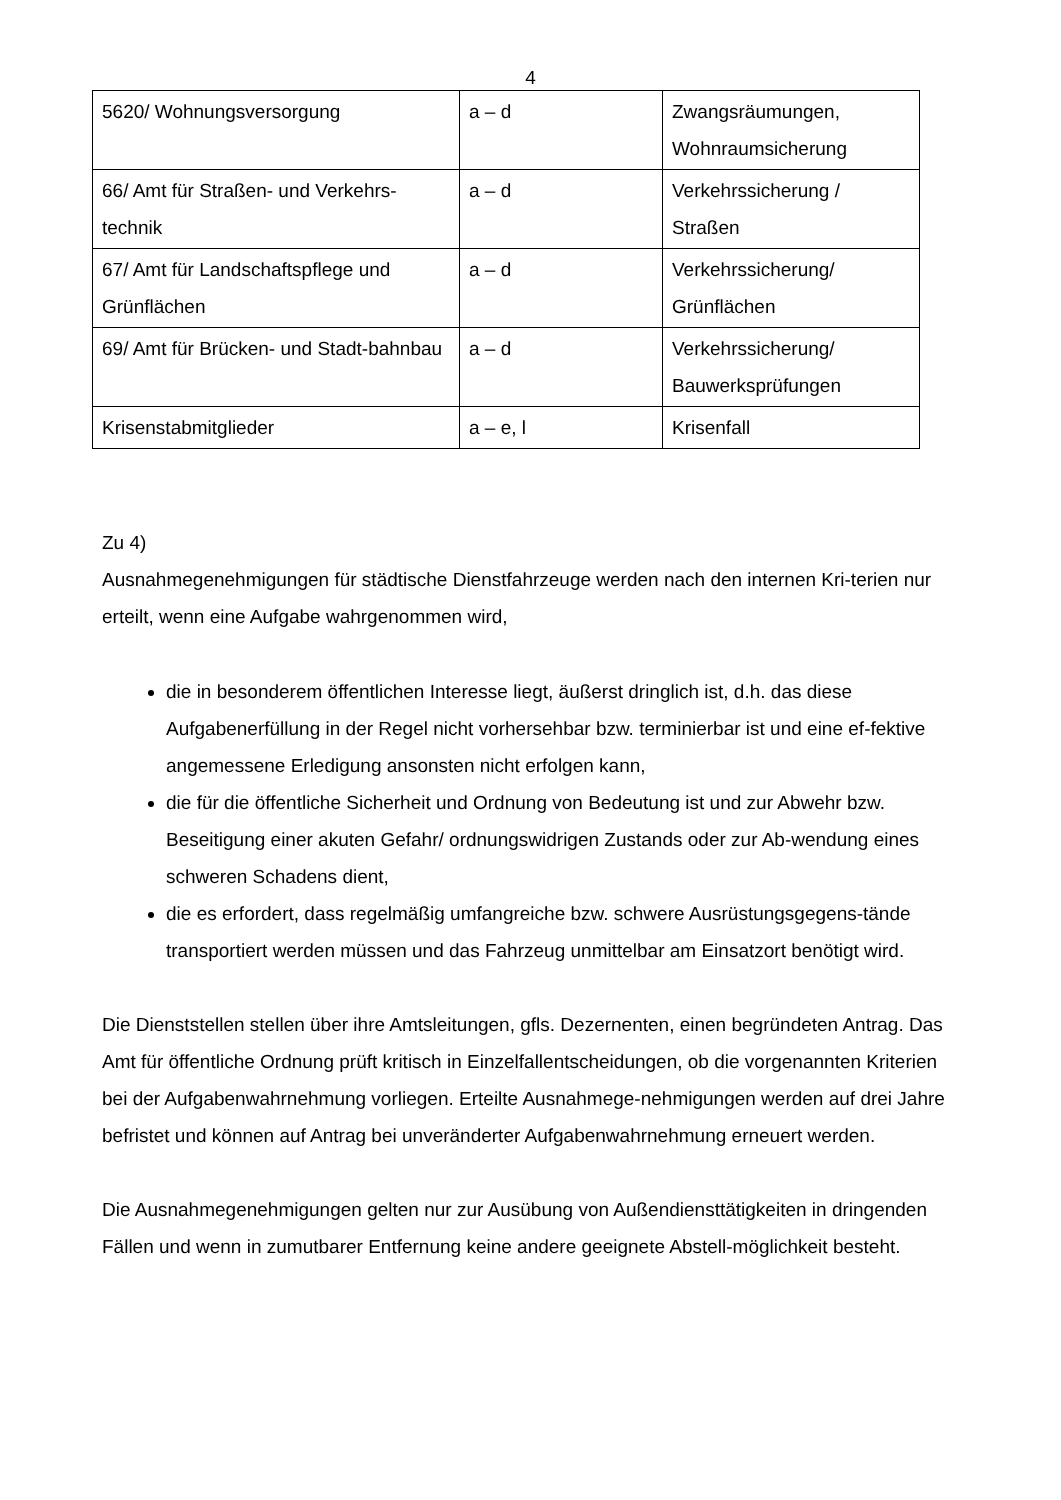4
| 5620/ Wohnungsversorgung | a – d | Zwangsräumungen, Wohnraumsicherung |
| 66/ Amt für Straßen- und Verkehrs-technik | a – d | Verkehrssicherung / Straßen |
| 67/ Amt für Landschaftspflege und Grünflächen | a – d | Verkehrssicherung/ Grünflächen |
| 69/ Amt für Brücken- und Stadt-bahnbau | a – d | Verkehrssicherung/ Bauwerksprüfungen |
| Krisenstabmitglieder | a – e, l | Krisenfall |
Zu 4)
Ausnahmegenehmigungen für städtische Dienstfahrzeuge werden nach den internen Kri-terien nur erteilt, wenn eine Aufgabe wahrgenommen wird,
die in besonderem öffentlichen Interesse liegt, äußerst dringlich ist, d.h. das diese Aufgabenerfüllung in der Regel nicht vorhersehbar bzw. terminierbar ist und eine ef-fektive angemessene Erledigung ansonsten nicht erfolgen kann,
die für die öffentliche Sicherheit und Ordnung von Bedeutung ist und zur Abwehr bzw. Beseitigung einer akuten Gefahr/ ordnungswidrigen Zustands oder zur Ab-wendung eines schweren Schadens dient,
die es erfordert, dass regelmäßig umfangreiche bzw. schwere Ausrüstungsgegens-tände transportiert werden müssen und das Fahrzeug unmittelbar am Einsatzort benötigt wird.
Die Dienststellen stellen über ihre Amtsleitungen, gfls. Dezernenten, einen begründeten Antrag. Das Amt für öffentliche Ordnung prüft kritisch in Einzelfallentscheidungen, ob die vorgenannten Kriterien bei der Aufgabenwahrnehmung vorliegen. Erteilte Ausnahmege-nehmigungen werden auf drei Jahre befristet und können auf Antrag bei unveränderter Aufgabenwahrnehmung erneuert werden.
Die Ausnahmegenehmigungen gelten nur zur Ausübung von Außendiensttätigkeiten in dringenden Fällen und wenn in zumutbarer Entfernung keine andere geeignete Abstell-möglichkeit besteht.